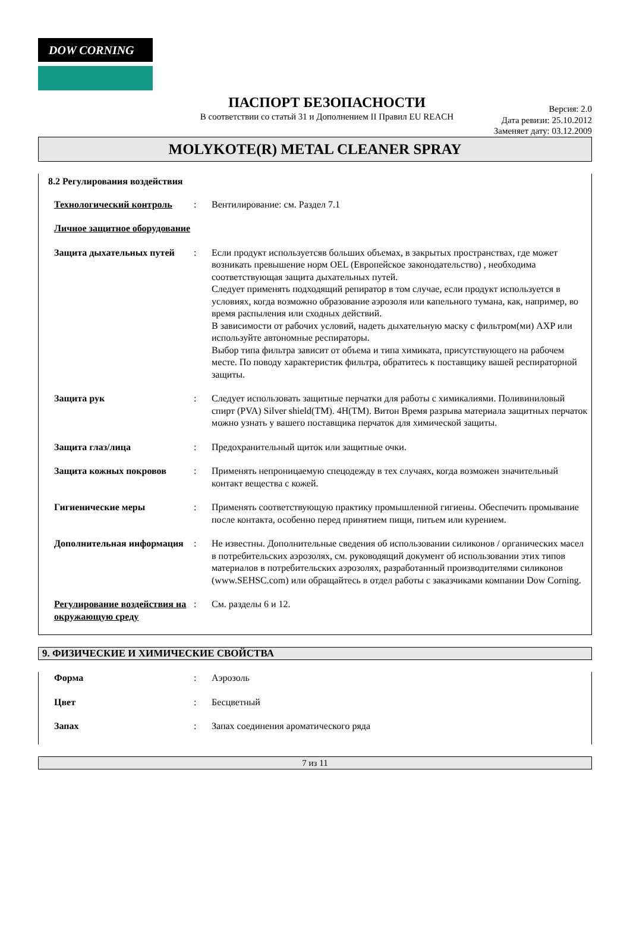DOW CORNING
ПАСПОРТ БЕЗОПАСНОСТИ
В соответствии со статьй 31 и Дополнением II Правил EU REACH
Версия: 2.0
Дата ревизи: 25.10.2012
Заменяет дату: 03.12.2009
MOLYKOTE(R) METAL CLEANER SPRAY
8.2 Регулирования воздействия
Технологический контроль : Вентилирование: см. Раздел 7.1
Личное защитное оборудование
Защита дыхательных путей : Если продукт используетсяв больших объемах, в закрытых пространствах, где может возникать превышение норм OEL (Европейское законодательство) , необходима соответствующая защита дыхательных путей.
Следует применять подходящий репиратор в том случае, если продукт используется в условиях, когда возможно образование аэрозоля или капельного тумана, как, например, во время распыления или сходных действий.
В зависимости от рабочих условий, надеть дыхательную маску с фильтром(ми) AXP или используйте автономные респираторы.
Выбор типа фильтра зависит от объема и типа химиката, присутствующего на рабочем месте. По поводу характеристик фильтра, обратитесь к поставщику вашей респираторной защиты.
Защита рук : Следует использовать защитные перчатки для работы с химикалиями. Поливиниловый спирт (PVA) Silver shield(TM). 4H(TM). Витон Время разрыва материала защитных перчаток можно узнать у вашего поставщика перчаток для химической защиты.
Защита глаз/лица : Предохранительный щиток или защитные очки.
Защита кожных покровов : Применять непроницаемую спецодежду в тех случаях, когда возможен значительный контакт вещества с кожей.
Гигиенические меры : Применять соответствующую практику промышленной гигиены. Обеспечить промывание после контакта, особенно перед принятием пищи, питьем или курением.
Дополнительная информация
: Не известны. Дополнительные сведения об использовании силиконов / органических масел в потребительских аэрозолях, см. руководящий документ об использовании этих типов материалов в потребительских аэрозолях, разработанный производителями силиконов (www.SEHSC.com) или обращайтесь в отдел работы с заказчиками компании Dow Corning.
Регулирование воздействия на окружающую среду
: См. разделы 6 и 12.
9. ФИЗИЧЕСКИЕ И ХИМИЧЕСКИЕ СВОЙСТВА
Форма : Аэрозоль
Цвет : Бесцветный
Запах : Запах соединения ароматического ряда
7 из 11